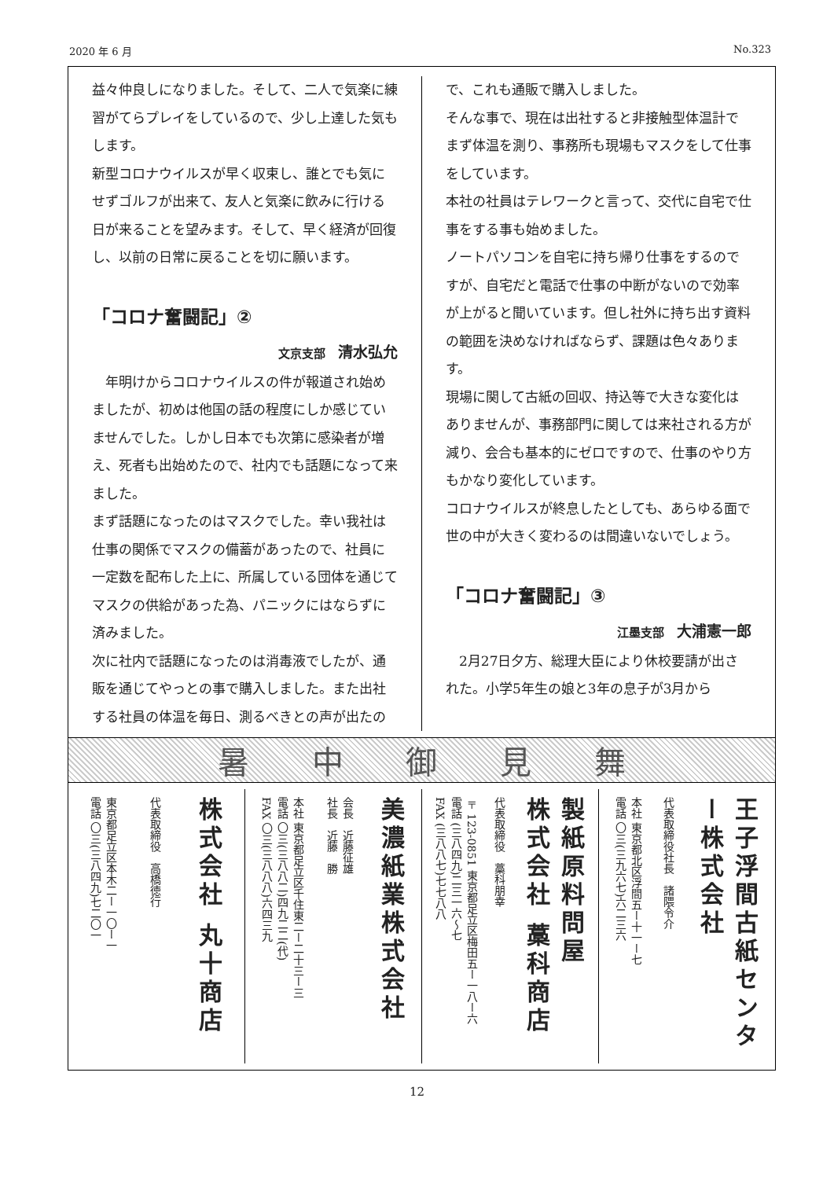2020 年 6 月 No.323
益々仲良しになりました。そして、二人で気楽に練習がてらプレイをしているので、少し上達した気もします。
新型コロナウイルスが早く収束し、誰とでも気にせずゴルフが出来て、友人と気楽に飲みに行ける日が来ることを望みます。そして、早く経済が回復し、以前の日常に戻ることを切に願います。
「コロナ奮闘記」②
文京支部 清水弘允
　年明けからコロナウイルスの件が報道され始めましたが、初めは他国の話の程度にしか感じていませんでした。しかし日本でも次第に感染者が増え、死者も出始めたので、社内でも話題になって来ました。
まず話題になったのはマスクでした。幸い我社は仕事の関係でマスクの備蓄があったので、社員に一定数を配布した上に、所属している団体を通じてマスクの供給があった為、パニックにはならずに済みました。
次に社内で話題になったのは消毒液でしたが、通販を通じてやっとの事で購入しました。また出社する社員の体温を毎日、測るべきとの声が出たの
で、これも通販で購入しました。
そんな事で、現在は出社すると非接触型体温計でまず体温を測り、事務所も現場もマスクをして仕事をしています。
本社の社員はテレワークと言って、交代に自宅で仕事をする事も始めました。
ノートパソコンを自宅に持ち帰り仕事をするのですが、自宅だと電話で仕事の中断がないので効率が上がると聞いています。但し社外に持ち出す資料の範囲を決めなければならず、課題は色々あります。
現場に関して古紙の回収、持込等で大きな変化はありませんが、事務部門に関しては来社される方が減り、会合も基本的にゼロですので、仕事のやり方もかなり変化しています。
コロナウイルスが終息したとしても、あらゆる面で世の中が大きく変わるのは間違いないでしょう。
「コロナ奮闘記」③
江墨支部 大浦憲一郎
　2月27日夕方、総理大臣により休校要請が出された。小学5年生の娘と3年の息子が3月から
暑中御見舞
株式会社 丸十商店
代表取締役　高橋徳行
東京都足立区本木二ー一〇ー一
電話 〇三(三八四九)七二〇一
美濃紙業株式会社
会長　近藤征雄
社長　近藤　勝
本社 東京都足立区千住東二ー二十三ー三
電話 〇三(三八八二)四九二二(代)
FAX 〇三(三八八八)六四三九
製紙原料問屋
株式会社 藁科商店
代表取締役　藁科朋幸
〒123-0851 東京都足立区梅田五ー一八ー六
電話 (三八四九)二三一六〜七
FAX (三八八七)七七八八
王子浮間古紙センター株式会社
代表取締役社長　諸隈令介
本社 東京都北区浮間五ー十一ー七
電話 〇三(三九六七)六二三六
12